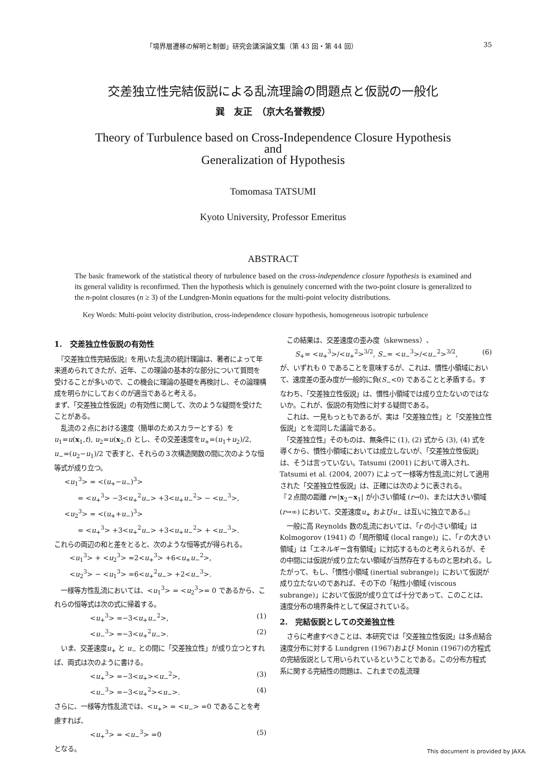「境界層遷移の解明と制御」研究会講演論文集（第 43 回・第 44 回） 35
交差独立性完結仮説による乱流理論の問題点と仮説の一般化
巽　友正　（京大名誉教授）
Theory of Turbulence based on Cross-Independence Closure Hypothesis
and
Generalization of Hypothesis
Tomomasa TATSUMI
Kyoto University, Professor Emeritus
ABSTRACT
The basic framework of the statistical theory of turbulence based on the cross-independence closure hypothesis is examined and its general validity is reconfirmed. Then the hypothesis which is genuinely concerned with the two-point closure is generalized to the n-point closures (n ≥ 3) of the Lundgren-Monin equations for the multi-point velocity distributions.
Key Words: Multi-point velocity distribution, cross-independence closure hypothesis, homogeneous isotropic turbulence
1.　交差独立性仮説の有効性
　『交差独立性完結仮説』を用いた乱流の統計理論は、著者によって年来進められてきたが、近年、この理論の基本的な部分について質問を受けることが多いので、この機会に理論の基礎を再検討し、その論理構成を明らかにしておくのが適当であると考える。
まず、「交差独立性仮説」の有効性に関して、次のような疑問を受けたことがある。
　乱流の２点における速度（簡単のためスカラーとする）をu<sub>1</sub>=u(x<sub>1</sub>,t), u<sub>2</sub>=u(x<sub>2</sub>,t) とし、その交差速度をu<sub>+</sub>=(u<sub>1</sub>+u<sub>2</sub>)/2, u<sub>−</sub>=(u<sub>2</sub>−u<sub>1</sub>)/2 で表すと、それらの３次構造関数の間に次のような恒等式が成り立つ。
<u<sub>1</sub><sup>3</sup>> = <(u<sub>+</sub>−u<sub>−</sub>)<sup>3</sup>>
　　= <u<sub>+</sub><sup>3</sup>> −3<u<sub>+</sub><sup>2</sup>u<sub>−</sub>> +3<u<sub>+</sub>u<sub>−</sub><sup>2</sup>> − <u<sub>−</sub><sup>3</sup>>,
<u<sub>2</sub><sup>3</sup>> = <(u<sub>+</sub>+u<sub>−</sub>)<sup>3</sup>>
　　= <u<sub>+</sub><sup>3</sup>> +3<u<sub>+</sub><sup>2</sup>u<sub>−</sub>> +3<u<sub>+</sub>u<sub>−</sub><sup>2</sup>> + <u<sub>−</sub><sup>3</sup>>.
これらの両辺の和と差をとると、次のような恒等式が得られる。
<u<sub>1</sub><sup>3</sup>> + <u<sub>2</sub><sup>3</sup>> =2<u<sub>+</sub><sup>3</sup>> +6<u<sub>+</sub>u<sub>−</sub><sup>2</sup>>,
<u<sub>2</sub><sup>3</sup>> − <u<sub>1</sub><sup>3</sup>> =6<u<sub>+</sub><sup>2</sup>u<sub>−</sub>> +2<u<sub>−</sub><sup>3</sup>>.
　一様等方性乱流においては、<u<sub>1</sub><sup>3</sup>> = <u<sub>2</sub><sup>3</sup>>= 0 であるから、これらの恒等式は次の式に帰着する。
<u<sub>+</sub><sup>3</sup>> =−3<u<sub>+</sub>u<sub>−</sub><sup>2</sup>>, (1)
<u<sub>−</sub><sup>3</sup>> =−3<u<sub>+</sub><sup>2</sup>u<sub>−</sub>>. (2)
　いま、交差速度u<sub>+</sub> と u<sub>−</sub> との間に「交差独立性」が成り立つとすれば、両式は次のように書ける。
<u<sub>+</sub><sup>3</sup>> =−3<u<sub>+</sub>><u<sub>−</sub><sup>2</sup>>, (3)
<u<sub>−</sub><sup>3</sup>> =−3<u<sub>+</sub><sup>2</sup>><u<sub>−</sub>>. (4)
さらに、一様等方性乱流では、<u<sub>+</sub>> = <u<sub>−</sub>> =0 であることを考慮すれば、
<u<sub>+</sub><sup>3</sup>> = <u<sub>−</sub><sup>3</sup>> =0 (5)
となる。
　この結果は、交差速度の歪み度（skewness）、
S<sub>+</sub>= <u<sub>+</sub><sup>3</sup>>/<u<sub>+</sub><sup>2</sup>><sup>3/2</sup>, S<sub>−</sub>= <u<sub>−</sub><sup>3</sup>>/<u<sub>−</sub><sup>2</sup>><sup>3/2</sup>, (6)
が、いずれも 0 であることを意味するが、これは、慣性小領域において、速度差の歪み度が一般的に負(S<sub>−</sub><0) であることと矛盾する。すなわち、「交差独立性仮説」は、慣性小領域では成り立たないのではないか。これが、仮説の有効性に対する疑問である。
　これは、一見もっともであるが、実は「交差独立性」と「交差独立性仮説」とを混同した議論である。
　「交差独立性」そのものは、無条件に (1), (2) 式から (3), (4) 式を導くから、慣性小領域においては成立しないが、「交差独立性仮説」は、そうは言っていない。Tatsumi (2001) において導入され、Tatsumi et al. (2004, 2007) によって一様等方性乱流に対して適用された「交差独立性仮説」は、正確には次のように表される。
『２点間の距離 r=|x<sub>2</sub>−x<sub>1</sub>| が小さい領域 (r→0)、または大きい領域 (r→∞) において、交差速度u<sub>+</sub> およびu<sub>−</sub> は互いに独立である。』
　一般に高 Reynolds 数の乱流においては、「r の小さい領域」はKolmogorov (1941) の「局所領域 (local range)」に、「r の大きい領域」は「エネルギー含有領域」に対応するものと考えられるが、その中間には仮説が成り立たない領域が当然存在するものと思われる。したがって、もし、「慣性小領域 (inertial subrange)」において仮説が成り立たないのであれば、その下の「粘性小領域 (viscous subrange)」において仮説が成り立てば十分であって、このことは、速度分布の境界条件として保証されている。
2.　完結仮説としての交差独立性
　さらに考慮すべきことは、本研究では「交差独立性仮説」は多点結合速度分布に対する Lundgren (1967)および Monin (1967)の方程式の完結仮説として用いられているということである。この分布方程式系に関する完結性の問題は、これまでの乱流理
This document is provided by JAXA.